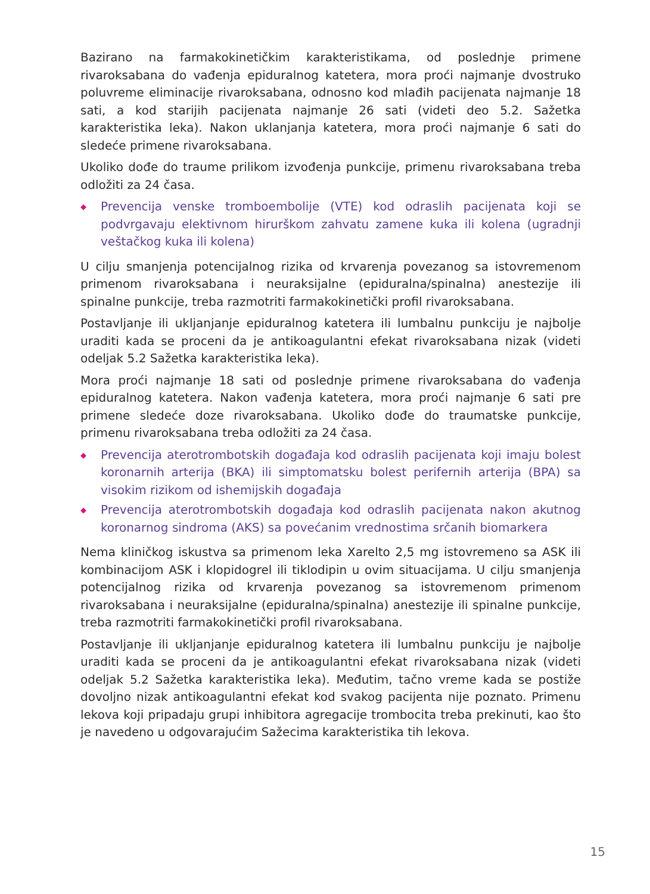Bazirano na farmakokinetičkim karakteristikama, od poslednje primene rivaroksabana do vađenja epiduralnog katetera, mora proći najmanje dvostruko poluvreme eliminacije rivaroksabana, odnosno kod mlađih pacijenata najmanje 18 sati, a kod starijih pacijenata najmanje 26 sati (videti deo 5.2. Sažetka karakteristika leka). Nakon uklanjanja katetera, mora proći najmanje 6 sati do sledeće primene rivaroksabana.
Ukoliko dođe do traume prilikom izvođenja punkcije, primenu rivaroksabana treba odložiti za 24 časa.
◆ Prevencija venske tromboembolije (VTE) kod odraslih pacijenata koji se podvrgavaju elektivnom hirurškom zahvatu zamene kuka ili kolena (ugradnji veštačkog kuka ili kolena)
U cilju smanjenja potencijalnog rizika od krvarenja povezanog sa istovremenom primenom rivaroksabana i neuraksijalne (epiduralna/spinalna) anestezije ili spinalne punkcije, treba razmotriti farmakokinetički profil rivaroksabana.
Postavljanje ili ukljanjanje epiduralnog katetera ili lumbalnu punkciju je najbolje uraditi kada se proceni da je antikoagulantni efekat rivaroksabana nizak (videti odeljak 5.2 Sažetka karakteristika leka).
Mora proći najmanje 18 sati od poslednje primene rivaroksabana do vađenja epiduralnog katetera. Nakon vađenja katetera, mora proći najmanje 6 sati pre primene sledeće doze rivaroksabana. Ukoliko dođe do traumatske punkcije, primenu rivaroksabana treba odložiti za 24 časa.
◆ Prevencija aterotrombotskih događaja kod odraslih pacijenata koji imaju bolest koronarnih arterija (BKA) ili simptomatsku bolest perifernih arterija (BPA) sa visokim rizikom od ishemijskih događaja
◆ Prevencija aterotrombotskih događaja kod odraslih pacijenata nakon akutnog koronarnog sindroma (AKS) sa povećanim vrednostima srčanih biomarkera
Nema kliničkog iskustva sa primenom leka Xarelto 2,5 mg istovremeno sa ASK ili kombinacijom ASK i klopidogrel ili tiklodipin u ovim situacijama. U cilju smanjenja potencijalnog rizika od krvarenja povezanog sa istovremenom primenom rivaroksabana i neuraksijalne (epiduralna/spinalna) anestezije ili spinalne punkcije, treba razmotriti farmakokinetički profil rivaroksabana.
Postavljanje ili ukljanjanje epiduralnog katetera ili lumbalnu punkciju je najbolje uraditi kada se proceni da je antikoagulantni efekat rivaroksabana nizak (videti odeljak 5.2 Sažetka karakteristika leka). Međutim, tačno vreme kada se postiže dovoljno nizak antikoagulantni efekat kod svakog pacijenta nije poznato. Primenu lekova koji pripadaju grupi inhibitora agregacije trombocita treba prekinuti, kao što je navedeno u odgovarajućim Sažecima karakteristika tih lekova.
15